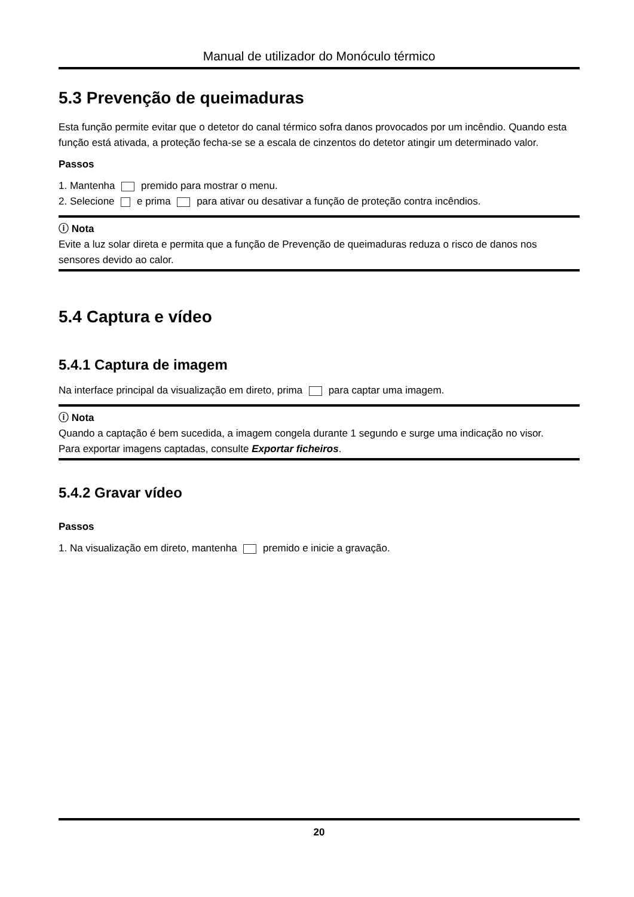Manual de utilizador do Monóculo térmico
5.3 Prevenção de queimaduras
Esta função permite evitar que o detetor do canal térmico sofra danos provocados por um incêndio. Quando esta função está ativada, a proteção fecha-se se a escala de cinzentos do detetor atingir um determinado valor.
Passos
1. Mantenha premido para mostrar o menu.
2. Selecione e prima para ativar ou desativar a função de proteção contra incêndios.
ⓘ Nota
Evite a luz solar direta e permita que a função de Prevenção de queimaduras reduza o risco de danos nos sensores devido ao calor.
5.4 Captura e vídeo
5.4.1 Captura de imagem
Na interface principal da visualização em direto, prima para captar uma imagem.
ⓘ Nota
Quando a captação é bem sucedida, a imagem congela durante 1 segundo e surge uma indicação no visor.
Para exportar imagens captadas, consulte Exportar ficheiros.
5.4.2 Gravar vídeo
Passos
1. Na visualização em direto, mantenha premido e inicie a gravação.
20